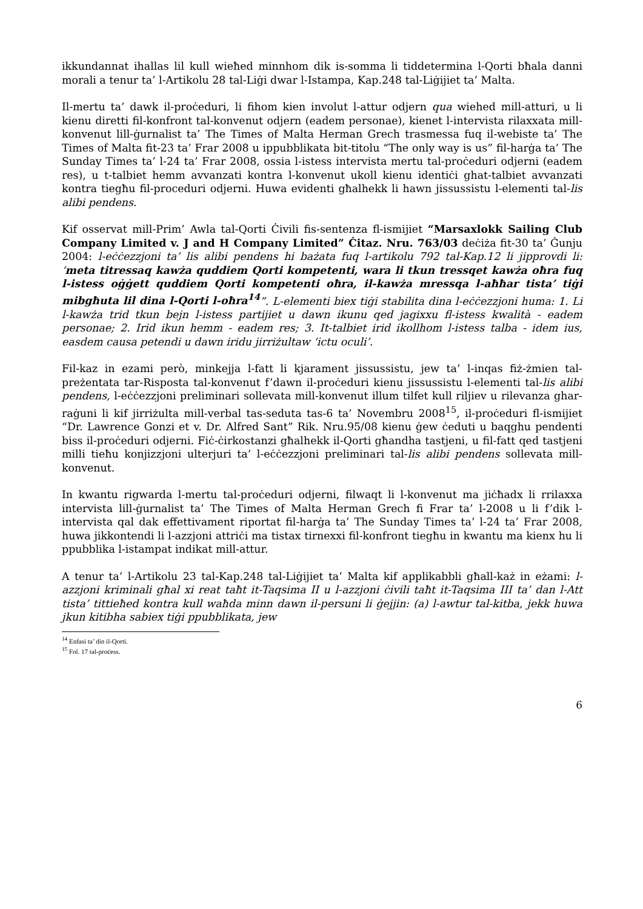ikkundannat ihallas lil kull wieħed minnhom dik is-somma li tiddetermina l-Qorti bħala danni morali a tenur ta’ l-Artikolu 28 tal-Liġi dwar l-Istampa, Kap.248 tal-Liġijiet ta’ Malta.
Il-mertu ta’ dawk il-proċeduri, li fihom kien involut l-attur odjern qua wiehed mill-atturi, u li kienu diretti fil-konfront tal-konvenut odjern (eadem personae), kienet l-intervista rilaxxata mill-konvenut lill-ġurnalist ta’ The Times of Malta Herman Grech trasmessa fuq il-webiste ta’ The Times of Malta fit-23 ta’ Frar 2008 u ippubblikata bit-titolu “The only way is us” fil-harġa ta’ The Sunday Times ta’ l-24 ta’ Frar 2008, ossia l-istess intervista mertu tal-proċeduri odjerni (eadem res), u t-talbiet hemm avvanzati kontra l-konvenut ukoll kienu identiċi ghat-talbiet avvanzati kontra tiegħu fil-proceduri odjerni. Huwa evidenti għalhekk li hawn jissussistu l-elementi tal-lis alibi pendens.
Kif osservat mill-Prim’ Awla tal-Qorti Ċivili fis-sentenza fl-ismijiet “Marsaxlokk Sailing Club Company Limited v. J and H Company Limited” Ċitaz. Nru. 763/03 deċiża fit-30 ta’ Ġunju 2004: l-eċċezzjoni ta’ lis alibi pendens hi bażata fuq l-artikolu 792 tal-Kap.12 li jipprovdi li: ‘meta titressaq kawża quddiem Qorti kompetenti, wara li tkun tressqet kawża oħra fuq l-istess oġġett quddiem Qorti kompetenti oħra, il-kawża mressqa l-aħħar tista’ tiġi mibgħuta lil dina l-Qorti l-oħra<sup>14</sup>”. L-elementi biex tiġi stabilita dina l-eċċezzjoni huma: 1. Li l-kawża trid tkun bejn l-istess partijiet u dawn ikunu qed jagixxu fl-istess kwalità - eadem personae; 2. Irid ikun hemm - eadem res; 3. It-talbiet irid ikollhom l-istess talba - idem ius, easdem causa petendi u dawn iridu jirriżultaw ‘ictu oculi’.
Fil-kaz in ezami però, minkejja l-fatt li kjarament jissussistu, jew ta’ l-inqas fiż-żmien tal-preżentata tar-Risposta tal-konvenut f’dawn il-proċeduri kienu jissussistu l-elementi tal-lis alibi pendens, l-eċċezzjoni preliminari sollevata mill-konvenut illum tilfet kull riljiev u rilevanza ghar-raġuni li kif jirriżulta mill-verbal tas-seduta tas-6 ta’ Novembru 2008<sup>15</sup>, il-proċeduri fl-ismijiet “Dr. Lawrence Gonzi et v. Dr. Alfred Sant” Rik. Nru.95/08 kienu ġew ċeduti u baqghu pendenti biss il-proċeduri odjerni. Fiċ-ċirkostanzi għalhekk il-Qorti għandha tastjeni, u fil-fatt qed tastjeni milli tieħu konjizzjoni ulterjuri ta’ l-eċċezzjoni preliminari tal-lis alibi pendens sollevata mill-konvenut.
In kwantu rigwarda l-mertu tal-proċeduri odjerni, filwaqt li l-konvenut ma jiċħadx li rrilaxxa intervista lill-ġurnalist ta’ The Times of Malta Herman Grech fi Frar ta’ l-2008 u li f’dik l-intervista qal dak effettivament riportat fil-harġa ta’ The Sunday Times ta’ l-24 ta’ Frar 2008, huwa jikkontendi li l-azzjoni attriċi ma tistax tirnexxi fil-konfront tiegħu in kwantu ma kienx hu li ppubblika l-istampat indikat mill-attur.
A tenur ta’ l-Artikolu 23 tal-Kap.248 tal-Liġijiet ta’ Malta kif applikabbli għall-każ in eżami: l-azzjoni kriminali għal xi reat taħt it-Taqsima II u l-azzjoni ċivili taħt it-Taqsima III ta’ dan l-Att tista’ tittieħed kontra kull waħda minn dawn il-persuni li ġejjin: (a) l-awtur tal-kitba, jekk huwa jkun kitibha sabiex tiġi ppubblikata, jew
<sup>14</sup> Enfasi ta’ din il-Qorti.
<sup>15</sup> Fol. 17 tal-proċess.
6